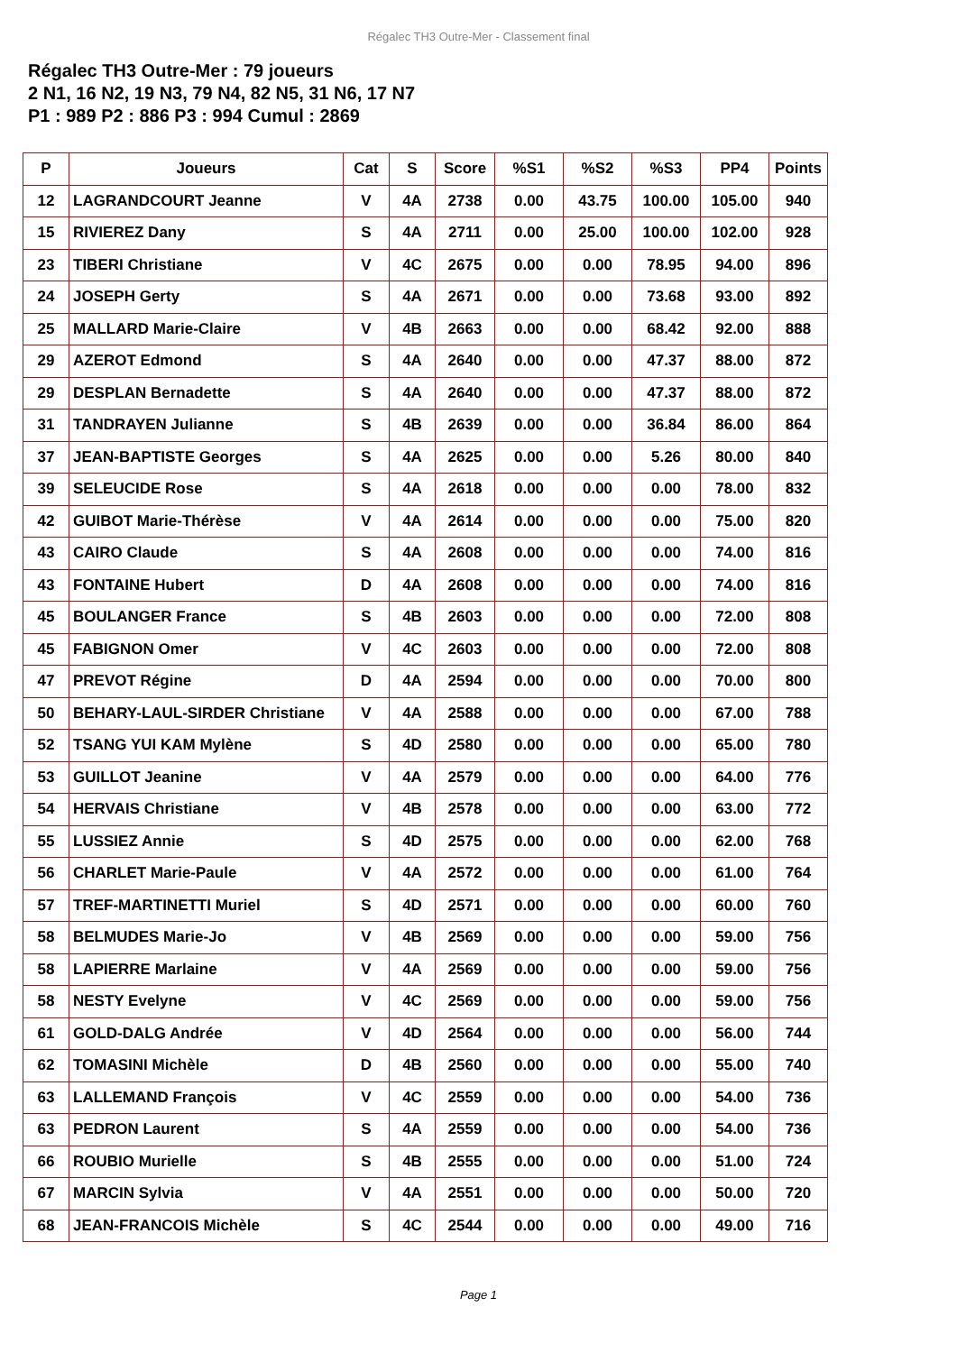Régalec TH3 Outre-Mer - Classement final
Régalec TH3 Outre-Mer : 79 joueurs
2 N1, 16 N2, 19 N3, 79 N4, 82 N5, 31 N6, 17 N7
P1 : 989 P2 : 886 P3 : 994 Cumul : 2869
| P | Joueurs | Cat | S | Score | %S1 | %S2 | %S3 | PP4 | Points |
| --- | --- | --- | --- | --- | --- | --- | --- | --- | --- |
| 12 | LAGRANDCOURT Jeanne | V | 4A | 2738 | 0.00 | 43.75 | 100.00 | 105.00 | 940 |
| 15 | RIVIEREZ Dany | S | 4A | 2711 | 0.00 | 25.00 | 100.00 | 102.00 | 928 |
| 23 | TIBERI Christiane | V | 4C | 2675 | 0.00 | 0.00 | 78.95 | 94.00 | 896 |
| 24 | JOSEPH Gerty | S | 4A | 2671 | 0.00 | 0.00 | 73.68 | 93.00 | 892 |
| 25 | MALLARD Marie-Claire | V | 4B | 2663 | 0.00 | 0.00 | 68.42 | 92.00 | 888 |
| 29 | AZEROT Edmond | S | 4A | 2640 | 0.00 | 0.00 | 47.37 | 88.00 | 872 |
| 29 | DESPLAN Bernadette | S | 4A | 2640 | 0.00 | 0.00 | 47.37 | 88.00 | 872 |
| 31 | TANDRAYEN Julianne | S | 4B | 2639 | 0.00 | 0.00 | 36.84 | 86.00 | 864 |
| 37 | JEAN-BAPTISTE Georges | S | 4A | 2625 | 0.00 | 0.00 | 5.26 | 80.00 | 840 |
| 39 | SELEUCIDE Rose | S | 4A | 2618 | 0.00 | 0.00 | 0.00 | 78.00 | 832 |
| 42 | GUIBOT Marie-Thérèse | V | 4A | 2614 | 0.00 | 0.00 | 0.00 | 75.00 | 820 |
| 43 | CAIRO Claude | S | 4A | 2608 | 0.00 | 0.00 | 0.00 | 74.00 | 816 |
| 43 | FONTAINE Hubert | D | 4A | 2608 | 0.00 | 0.00 | 0.00 | 74.00 | 816 |
| 45 | BOULANGER France | S | 4B | 2603 | 0.00 | 0.00 | 0.00 | 72.00 | 808 |
| 45 | FABIGNON Omer | V | 4C | 2603 | 0.00 | 0.00 | 0.00 | 72.00 | 808 |
| 47 | PREVOT Régine | D | 4A | 2594 | 0.00 | 0.00 | 0.00 | 70.00 | 800 |
| 50 | BEHARY-LAUL-SIRDER Christiane | V | 4A | 2588 | 0.00 | 0.00 | 0.00 | 67.00 | 788 |
| 52 | TSANG YUI KAM Mylène | S | 4D | 2580 | 0.00 | 0.00 | 0.00 | 65.00 | 780 |
| 53 | GUILLOT Jeanine | V | 4A | 2579 | 0.00 | 0.00 | 0.00 | 64.00 | 776 |
| 54 | HERVAIS Christiane | V | 4B | 2578 | 0.00 | 0.00 | 0.00 | 63.00 | 772 |
| 55 | LUSSIEZ Annie | S | 4D | 2575 | 0.00 | 0.00 | 0.00 | 62.00 | 768 |
| 56 | CHARLET Marie-Paule | V | 4A | 2572 | 0.00 | 0.00 | 0.00 | 61.00 | 764 |
| 57 | TREF-MARTINETTI Muriel | S | 4D | 2571 | 0.00 | 0.00 | 0.00 | 60.00 | 760 |
| 58 | BELMUDES Marie-Jo | V | 4B | 2569 | 0.00 | 0.00 | 0.00 | 59.00 | 756 |
| 58 | LAPIERRE Marlaine | V | 4A | 2569 | 0.00 | 0.00 | 0.00 | 59.00 | 756 |
| 58 | NESTY Evelyne | V | 4C | 2569 | 0.00 | 0.00 | 0.00 | 59.00 | 756 |
| 61 | GOLD-DALG Andrée | V | 4D | 2564 | 0.00 | 0.00 | 0.00 | 56.00 | 744 |
| 62 | TOMASINI Michèle | D | 4B | 2560 | 0.00 | 0.00 | 0.00 | 55.00 | 740 |
| 63 | LALLEMAND François | V | 4C | 2559 | 0.00 | 0.00 | 0.00 | 54.00 | 736 |
| 63 | PEDRON Laurent | S | 4A | 2559 | 0.00 | 0.00 | 0.00 | 54.00 | 736 |
| 66 | ROUBIO Murielle | S | 4B | 2555 | 0.00 | 0.00 | 0.00 | 51.00 | 724 |
| 67 | MARCIN Sylvia | V | 4A | 2551 | 0.00 | 0.00 | 0.00 | 50.00 | 720 |
| 68 | JEAN-FRANCOIS Michèle | S | 4C | 2544 | 0.00 | 0.00 | 0.00 | 49.00 | 716 |
Page 1